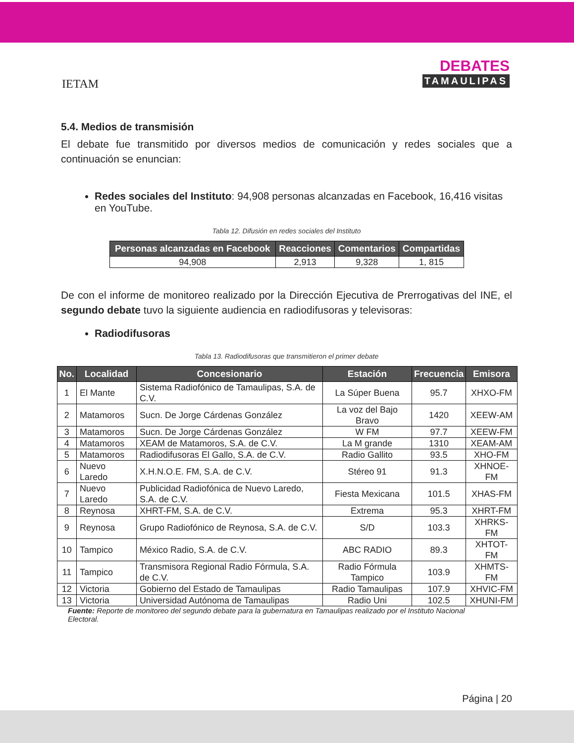IETAM
DEBATES
TAMAULIPAS
5.4. Medios de transmisión
El debate fue transmitido por diversos medios de comunicación y redes sociales que a continuación se enuncian:
Redes sociales del Instituto: 94,908 personas alcanzadas en Facebook, 16,416 visitas en YouTube.
Tabla 12. Difusión en redes sociales del Instituto
| Personas alcanzadas en Facebook | Reacciones | Comentarios | Compartidas |
| --- | --- | --- | --- |
| 94,908 | 2,913 | 9,328 | 1, 815 |
De con el informe de monitoreo realizado por la Dirección Ejecutiva de Prerrogativas del INE, el segundo debate tuvo la siguiente audiencia en radiodifusoras y televisoras:
Radiodifusoras
Tabla 13. Radiodifusoras que transmitieron el primer debate
| No. | Localidad | Concesionario | Estación | Frecuencia | Emisora |
| --- | --- | --- | --- | --- | --- |
| 1 | El Mante | Sistema Radiofónico de Tamaulipas, S.A. de C.V. | La Súper Buena | 95.7 | XHXO-FM |
| 2 | Matamoros | Sucn. De Jorge Cárdenas González | La voz del Bajo Bravo | 1420 | XEEW-AM |
| 3 | Matamoros | Sucn. De Jorge Cárdenas González | W FM | 97.7 | XEEW-FM |
| 4 | Matamoros | XEAM de Matamoros, S.A. de C.V. | La M grande | 1310 | XEAM-AM |
| 5 | Matamoros | Radiodifusoras El Gallo, S.A. de C.V. | Radio Gallito | 93.5 | XHO-FM |
| 6 | Nuevo Laredo | X.H.N.O.E. FM, S.A. de C.V. | Stéreo 91 | 91.3 | XHNOE-FM |
| 7 | Nuevo Laredo | Publicidad Radiofónica de Nuevo Laredo, S.A. de C.V. | Fiesta Mexicana | 101.5 | XHAS-FM |
| 8 | Reynosa | XHRT-FM, S.A. de C.V. | Extrema | 95.3 | XHRT-FM |
| 9 | Reynosa | Grupo Radiofónico de Reynosa, S.A. de C.V. | S/D | 103.3 | XHRKS-FM |
| 10 | Tampico | México Radio, S.A. de C.V. | ABC RADIO | 89.3 | XHTOT-FM |
| 11 | Tampico | Transmisora Regional Radio Fórmula, S.A. de C.V. | Radio Fórmula Tampico | 103.9 | XHMTS-FM |
| 12 | Victoria | Gobierno del Estado de Tamaulipas | Radio Tamaulipas | 107.9 | XHVIC-FM |
| 13 | Victoria | Universidad Autónoma de Tamaulipas | Radio Uni | 102.5 | XHUNI-FM |
Fuente: Reporte de monitoreo del segundo debate para la gubernatura en Tamaulipas realizado por el Instituto Nacional Electoral.
Página | 20